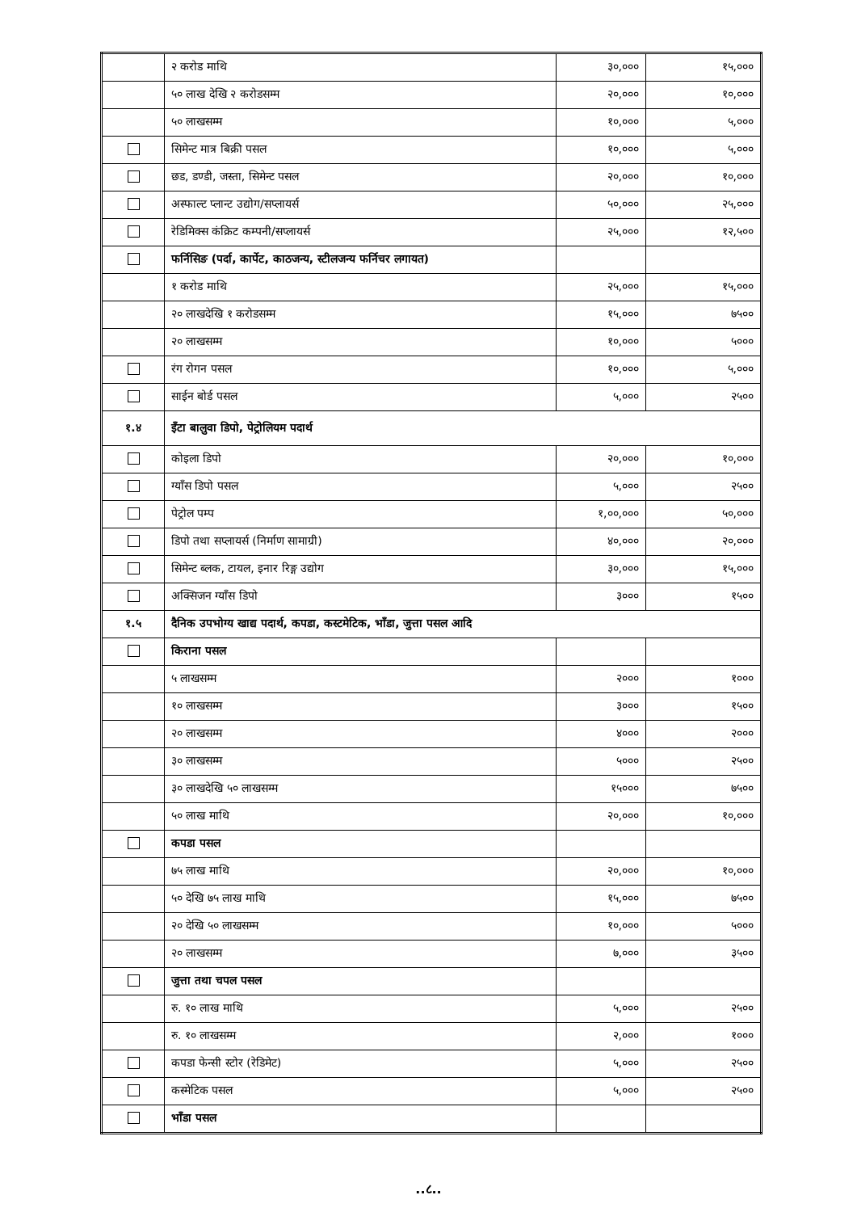| | २ करोड माथि | ३०,००० | १५,००० |
| | ५० लाख देखि २ करोडसम्म | २०,००० | १०,००० |
| | ५० लाखसम्म | १०,००० | ५,००० |
| | सिमेन्ट मात्र बिक्री पसल | १०,००० | ५,००० |
| | छड, डण्डी, जस्ता, सिमेन्ट पसल | २०,००० | १०,००० |
| | अस्फाल्ट प्लान्ट उद्योग/सप्लायर्स | ५०,००० | २५,००० |
| | रेडिमिक्स कंक्रिट कम्पनी/सप्लायर्स | २५,००० | १२,५०० |
| | फर्निसिङ (पर्दा, कार्पेट, काठजन्य, स्टीलजन्य फर्निचर लगायत) | | |
| | १ करोड माथि | २५,००० | १५,००० |
| | २० लाखदेखि १ करोडसम्म | १५,००० | ७५०० |
| | २० लाखसम्म | १०,००० | ५००० |
| | रंग रोगन पसल | १०,००० | ५,००० |
| | साईन बोर्ड पसल | ५,००० | २५०० |
| १.४ | इँटा बालुवा डिपो, पेट्रोलियम पदार्थ | | |
| | कोइला डिपो | २०,००० | १०,००० |
| | ग्याँस डिपो पसल | ५,००० | २५०० |
| | पेट्रोल पम्प | १,००,००० | ५०,००० |
| | डिपो तथा सप्लायर्स (निर्माण सामाग्री) | ४०,००० | २०,००० |
| | सिमेन्ट ब्लक, टायल, इनार रिङ्ग उद्योग | ३०,००० | १५,००० |
| | अक्सिजन ग्याँस डिपो | ३००० | १५०० |
| १.५ | दैनिक उपभोग्य खाद्य पदार्थ, कपडा, कस्टमेटिक, भाँडा, जुत्ता पसल आदि | | |
| | किराना पसल | | |
| | ५ लाखसम्म | २००० | १००० |
| | १० लाखसम्म | ३००० | १५०० |
| | २० लाखसम्म | ४००० | २००० |
| | ३० लाखसम्म | ५००० | २५०० |
| | ३० लाखदेखि ५० लाखसम्म | १५००० | ७५०० |
| | ५० लाख माथि | २०,००० | १०,००० |
| | कपडा पसल | | |
| | ७५ लाख माथि | २०,००० | १०,००० |
| | ५० देखि ७५ लाख माथि | १५,००० | ७५०० |
| | २० देखि ५० लाखसम्म | १०,००० | ५००० |
| | २० लाखसम्म | ७,००० | ३५०० |
| | जुत्ता तथा चपल पसल | | |
| | रु. १० लाख माथि | ५,००० | २५०० |
| | रु. १० लाखसम्म | २,००० | १००० |
| | कपडा फेन्सी स्टोर (रेडिमेट) | ५,००० | २५०० |
| | कस्मेटिक पसल | ५,००० | २५०० |
| | भाँडा पसल | | |
..८..